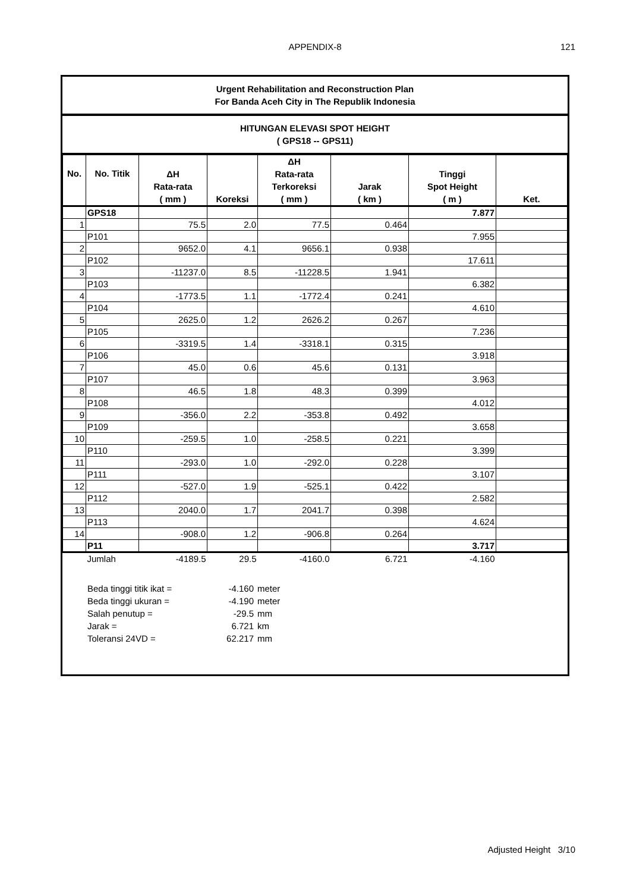APPENDIX-8
121
Urgent Rehabilitation and Reconstruction Plan
For Banda Aceh City in The Republik Indonesia
HITUNGAN ELEVASI SPOT HEIGHT
( GPS18 -- GPS11)
| No. | No. Titik | ΔH Rata-rata ( mm ) | Koreksi | ΔH Rata-rata Terkoreksi ( mm ) | Jarak ( km ) | Tinggi Spot Height ( m ) | Ket. |
| --- | --- | --- | --- | --- | --- | --- | --- |
| | GPS18 | | | | | 7.877 | |
| 1 | | 75.5 | 2.0 | 77.5 | 0.464 | | |
| | P101 | | | | | 7.955 | |
| 2 | | 9652.0 | 4.1 | 9656.1 | 0.938 | | |
| | P102 | | | | | 17.611 | |
| 3 | | -11237.0 | 8.5 | -11228.5 | 1.941 | | |
| | P103 | | | | | 6.382 | |
| 4 | | -1773.5 | 1.1 | -1772.4 | 0.241 | | |
| | P104 | | | | | 4.610 | |
| 5 | | 2625.0 | 1.2 | 2626.2 | 0.267 | | |
| | P105 | | | | | 7.236 | |
| 6 | | -3319.5 | 1.4 | -3318.1 | 0.315 | | |
| | P106 | | | | | 3.918 | |
| 7 | | 45.0 | 0.6 | 45.6 | 0.131 | | |
| | P107 | | | | | 3.963 | |
| 8 | | 46.5 | 1.8 | 48.3 | 0.399 | | |
| | P108 | | | | | 4.012 | |
| 9 | | -356.0 | 2.2 | -353.8 | 0.492 | | |
| | P109 | | | | | 3.658 | |
| 10 | | -259.5 | 1.0 | -258.5 | 0.221 | | |
| | P110 | | | | | 3.399 | |
| 11 | | -293.0 | 1.0 | -292.0 | 0.228 | | |
| | P111 | | | | | 3.107 | |
| 12 | | -527.0 | 1.9 | -525.1 | 0.422 | | |
| | P112 | | | | | 2.582 | |
| 13 | | 2040.0 | 1.7 | 2041.7 | 0.398 | | |
| | P113 | | | | | 4.624 | |
| 14 | | -908.0 | 1.2 | -906.8 | 0.264 | | |
| | P11 | | | | | 3.717 | |
| | Jumlah | -4189.5 | 29.5 | -4160.0 | 6.721 | -4.160 | |
Beda tinggi titik ikat = -4.160 meter
Beda tinggi ukuran = -4.190 meter
Salah penutup = -29.5 mm
Jarak = 6.721 km
Toleransi 24VD = 62.217 mm
Adjusted Height 3/10